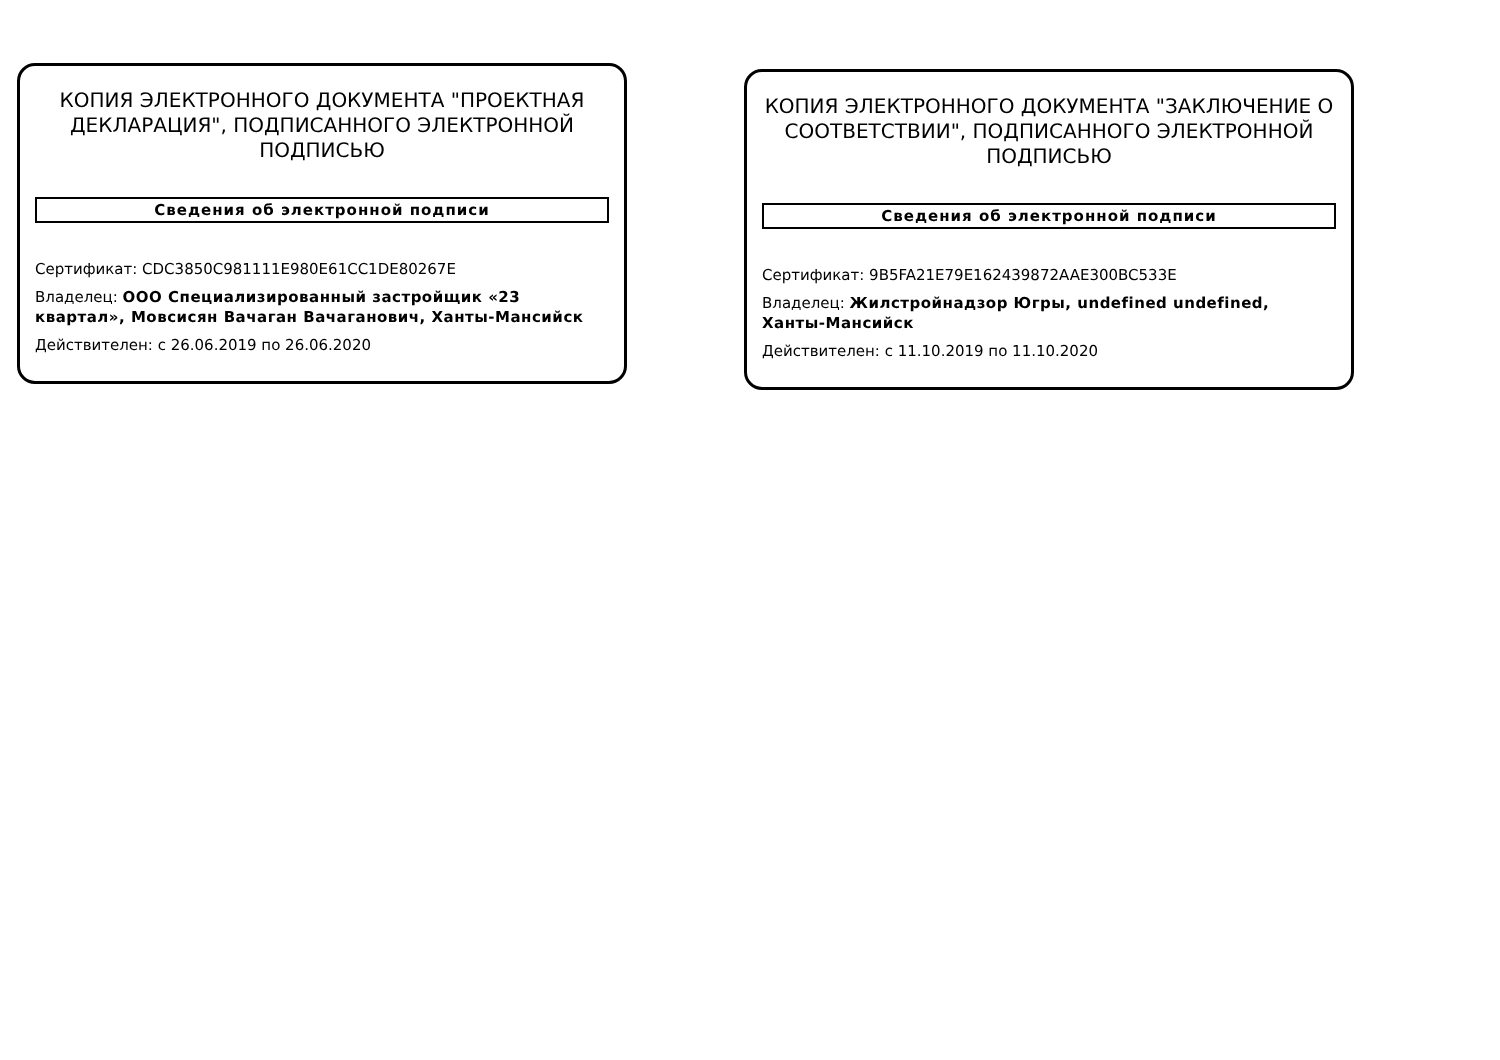КОПИЯ ЭЛЕКТРОННОГО ДОКУМЕНТА "ПРОЕКТНАЯ ДЕКЛАРАЦИЯ", ПОДПИСАННОГО ЭЛЕКТРОННОЙ ПОДПИСЬЮ
Сведения об электронной подписи
Сертификат: CDC3850C981111E980E61CC1DE80267E
Владелец: ООО Специализированный застройщик «23 квартал», Мовсисян Вачаган Вачаганович, Ханты-Мансийск
Действителен: с 26.06.2019 по 26.06.2020
КОПИЯ ЭЛЕКТРОННОГО ДОКУМЕНТА "ЗАКЛЮЧЕНИЕ О СООТВЕТСТВИИ", ПОДПИСАННОГО ЭЛЕКТРОННОЙ ПОДПИСЬЮ
Сведения об электронной подписи
Сертификат: 9B5FA21E79E162439872AAE300BC533E
Владелец: Жилстройнадзор Югры, undefined undefined, Ханты-Мансийск
Действителен: с 11.10.2019 по 11.10.2020